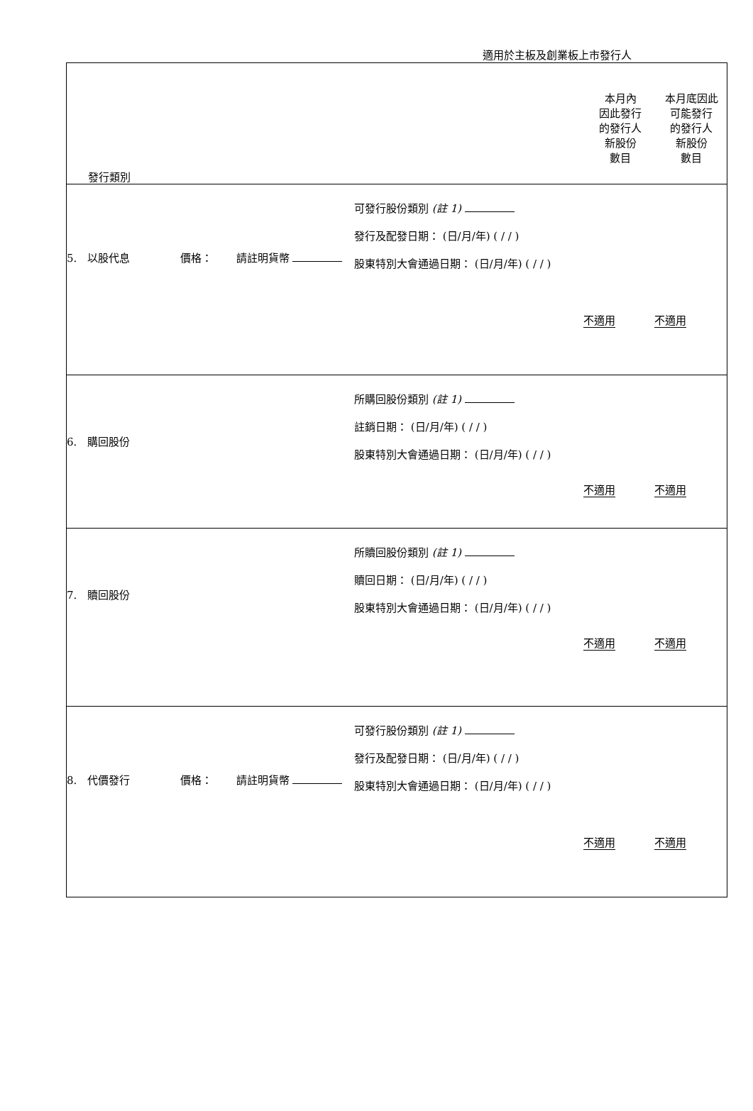適用於主板及創業板上市發行人
| 發行類別 本月內 因此發行 的發行人 新股份 數目 本月底因此 可能發行 的發行人 新股份 數目 |
| / 5. 以股代息 價格： 請註明貨幣 / 可發行股份類別 (註 1) 發行及配發日期： (日/月/年) ( / / ) 股東特別大會通過日期： (日/月/年) ( / / ) / 不適用 / 不適用 / |
| / 6. 購回股份 / 所購回股份類別 (註 1) 註銷日期： (日/月/年) ( / / ) 股東特別大會通過日期： (日/月/年) ( / / ) / 不適用 / 不適用 / |
| / 7. 贖回股份 / 所贖回股份類別 (註 1) 贖回日期： (日/月/年) ( / / ) 股東特別大會通過日期： (日/月/年) ( / / ) / 不適用 / 不適用 / |
| / 8. 代價發行 價格： 請註明貨幣 / 可發行股份類別 (註 1) 發行及配發日期： (日/月/年) ( / / ) 股東特別大會通過日期： (日/月/年) ( / / ) / 不適用 / 不適用 / |